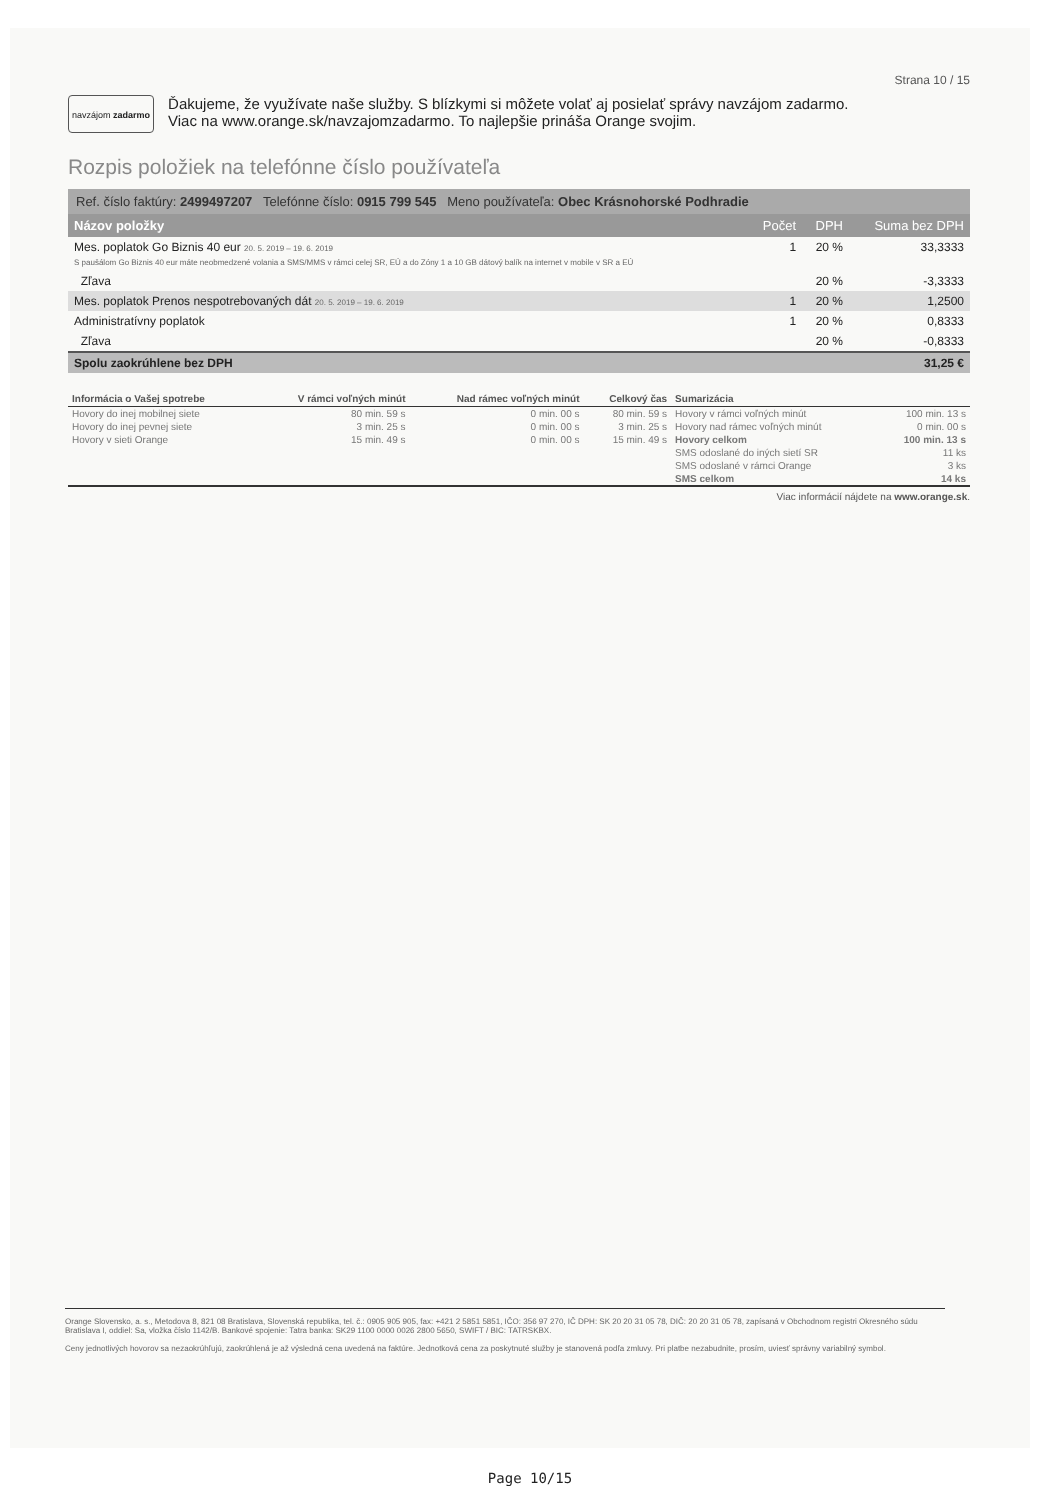Strana 10 / 15
navzájom zadarmo
Ďakujeme, že využívate naše služby. S blízkymi si môžete volať aj posielať správy navzájom zadarmo.
Viac na www.orange.sk/navzajomzadarmo. To najlepšie prináša Orange svojim.
Rozpis položiek na telefónne číslo používateľa
Ref. číslo faktúry: 2499497207 Telefónne číslo: 0915 799 545 Meno používateľa: Obec Krásnohorské Podhradie
| Názov položky | Počet | DPH | Suma bez DPH |
| Mes. poplatok Go Biznis 40 eur 20. 5. 2019 – 19. 6. 2019 S paušálom Go Biznis 40 eur máte neobmedzené volania a SMS/MMS v rámci celej SR, EÚ a do Zóny 1 a 10 GB dátový balík na internet v mobile v SR a EÚ | 1 | 20 % | 33,3333 |
| Zľava | | 20 % | -3,3333 |
| Mes. poplatok Prenos nespotrebovaných dát 20. 5. 2019 – 19. 6. 2019 | 1 | 20 % | 1,2500 |
| Administratívny poplatok | 1 | 20 % | 0,8333 |
| Zľava | | 20 % | -0,8333 |
| Spolu zaokrúhlene bez DPH | | | 31,25 € |
| Informácia o Vašej spotrebe | V rámci voľných minút | Nad rámec voľných minút | Celkový čas | Sumarizácia | |
| --- | --- | --- | --- | --- | --- |
| Hovory do inej mobilnej siete | 80 min. 59 s | 0 min. 00 s | 80 min. 59 s | Hovory v rámci voľných minút | 100 min. 13 s |
| Hovory do inej pevnej siete | 3 min. 25 s | 0 min. 00 s | 3 min. 25 s | Hovory nad rámec voľných minút | 0 min. 00 s |
| Hovory v sieti Orange | 15 min. 49 s | 0 min. 00 s | 15 min. 49 s | Hovory celkom | 100 min. 13 s |
| | | | | SMS odoslané do iných sietí SR | 11 ks |
| | | | | SMS odoslané v rámci Orange | 3 ks |
| | | | | SMS celkom | 14 ks |
Viac informácií nájdete na www.orange.sk.
Orange Slovensko, a. s., Metodova 8, 821 08 Bratislava, Slovenská republika, tel. č.: 0905 905 905, fax: +421 2 5851 5851, IČO: 356 97 270, IČ DPH: SK 20 20 31 05 78, DIČ: 20 20 31 05 78, zapísaná v Obchodnom registri Okresného súdu Bratislava I, oddiel: Sa, vložka číslo 1142/B. Bankové spojenie: Tatra banka: SK29 1100 0000 0026 2800 5650, SWIFT / BIC: TATRSKBX.
Ceny jednotlivých hovorov sa nezaokrúhľujú, zaokrúhlená je až výsledná cena uvedená na faktúre. Jednotková cena za poskytnuté služby je stanovená podľa zmluvy. Pri platbe nezabudnite, prosím, uviesť správny variabilný symbol.
Page 10/15